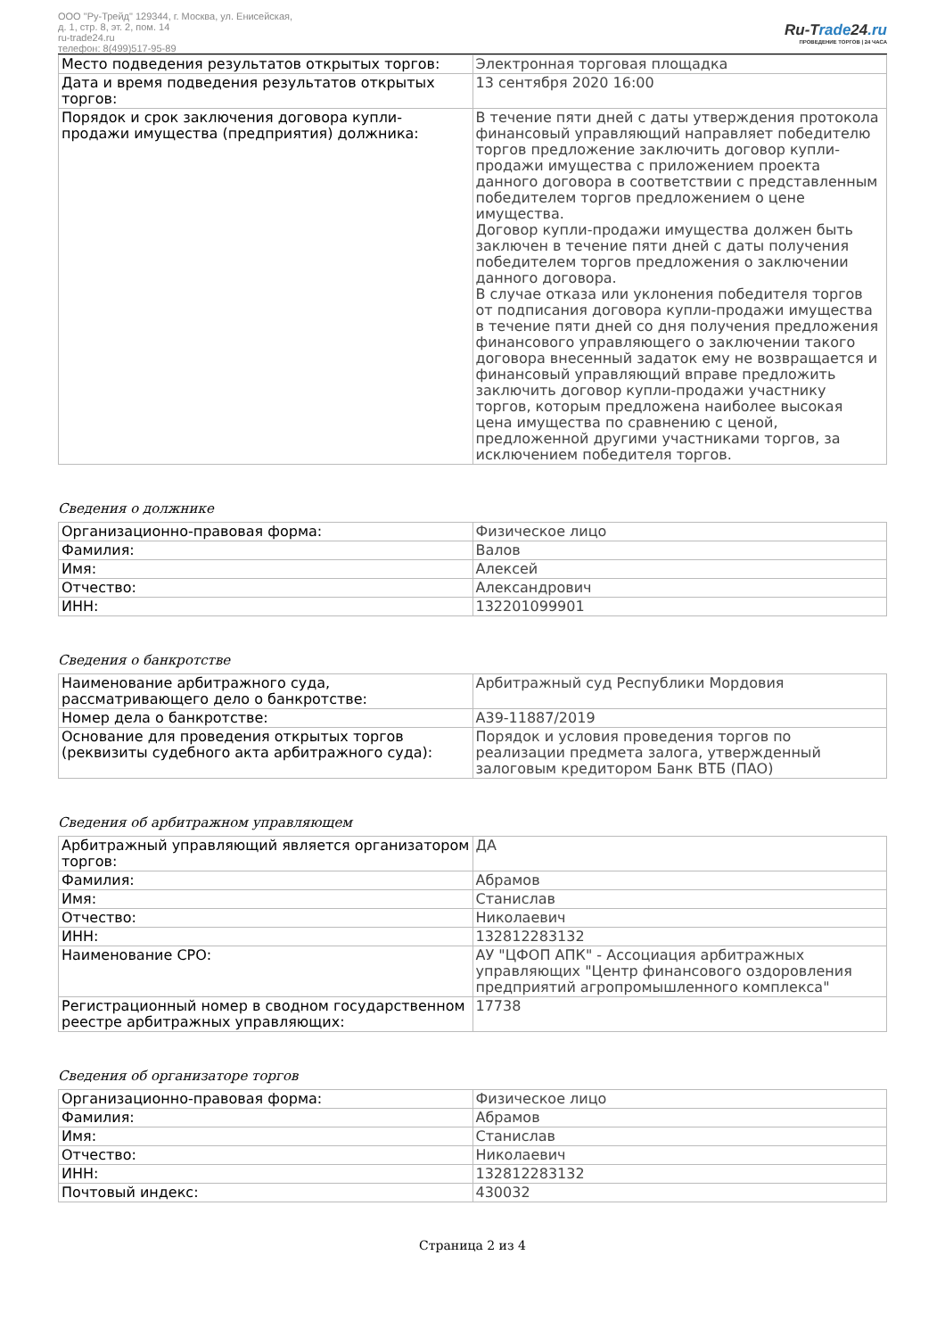ООО "Ру-Трейд" 129344, г. Москва, ул. Енисейская,
д. 1, стр. 8, эт. 2, пом. 14
ru-trade24.ru
телефон: 8(499)517-95-89
Ru-Trade24.ru
ПРОВЕДЕНИЕ ТОРГОВ | 24 ЧАСА
| Место подведения результатов открытых торгов: | Электронная торговая площадка |
| Дата и время подведения результатов открытых торгов: | 13 сентября 2020 16:00 |
| Порядок и срок заключения договора купли-продажи имущества (предприятия) должника: | В течение пяти дней с даты утверждения протокола финансовый управляющий направляет победителю торгов предложение заключить договор купли-продажи имущества с приложением проекта данного договора в соответствии с представленным победителем торгов предложением о цене имущества. Договор купли-продажи имущества должен быть заключен в течение пяти дней с даты получения победителем торгов предложения о заключении данного договора. В случае отказа или уклонения победителя торгов от подписания договора купли-продажи имущества в течение пяти дней со дня получения предложения финансового управляющего о заключении такого договора внесенный задаток ему не возвращается и финансовый управляющий вправе предложить заключить договор купли-продажи участнику торгов, которым предложена наиболее высокая цена имущества по сравнению с ценой, предложенной другими участниками торгов, за исключением победителя торгов. |
Сведения о должнике
| Организационно-правовая форма: | Физическое лицо |
| Фамилия: | Валов |
| Имя: | Алексей |
| Отчество: | Александрович |
| ИНН: | 132201099901 |
Сведения о банкротстве
| Наименование арбитражного суда, рассматривающего дело о банкротстве: | Арбитражный суд Республики Мордовия |
| Номер дела о банкротстве: | А39-11887/2019 |
| Основание для проведения открытых торгов (реквизиты судебного акта арбитражного суда): | Порядок и условия проведения торгов по реализации предмета залога, утвержденный залоговым кредитором Банк ВТБ (ПАО) |
Сведения об арбитражном управляющем
| Арбитражный управляющий является организатором торгов: | ДА |
| Фамилия: | Абрамов |
| Имя: | Станислав |
| Отчество: | Николаевич |
| ИНН: | 132812283132 |
| Наименование СРО: | АУ "ЦФОП АПК" - Ассоциация арбитражных управляющих "Центр финансового оздоровления предприятий агропромышленного комплекса" |
| Регистрационный номер в сводном государственном реестре арбитражных управляющих: | 17738 |
Сведения об организаторе торгов
| Организационно-правовая форма: | Физическое лицо |
| Фамилия: | Абрамов |
| Имя: | Станислав |
| Отчество: | Николаевич |
| ИНН: | 132812283132 |
| Почтовый индекс: | 430032 |
Страница 2 из 4